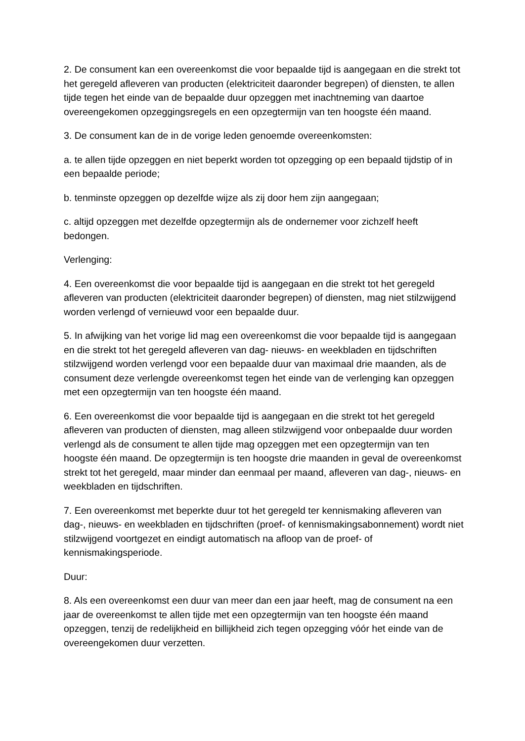2. De consument kan een overeenkomst die voor bepaalde tijd is aangegaan en die strekt tot het geregeld afleveren van producten (elektriciteit daaronder begrepen) of diensten, te allen tijde tegen het einde van de bepaalde duur opzeggen met inachtneming van daartoe overeengekomen opzeggingsregels en een opzegtermijn van ten hoogste één maand.
3. De consument kan de in de vorige leden genoemde overeenkomsten:
a. te allen tijde opzeggen en niet beperkt worden tot opzegging op een bepaald tijdstip of in een bepaalde periode;
b. tenminste opzeggen op dezelfde wijze als zij door hem zijn aangegaan;
c. altijd opzeggen met dezelfde opzegtermijn als de ondernemer voor zichzelf heeft bedongen.
Verlenging:
4. Een overeenkomst die voor bepaalde tijd is aangegaan en die strekt tot het geregeld afleveren van producten (elektriciteit daaronder begrepen) of diensten, mag niet stilzwijgend worden verlengd of vernieuwd voor een bepaalde duur.
5. In afwijking van het vorige lid mag een overeenkomst die voor bepaalde tijd is aangegaan en die strekt tot het geregeld afleveren van dag- nieuws- en weekbladen en tijdschriften stilzwijgend worden verlengd voor een bepaalde duur van maximaal drie maanden, als de consument deze verlengde overeenkomst tegen het einde van de verlenging kan opzeggen met een opzegtermijn van ten hoogste één maand.
6. Een overeenkomst die voor bepaalde tijd is aangegaan en die strekt tot het geregeld afleveren van producten of diensten, mag alleen stilzwijgend voor onbepaalde duur worden verlengd als de consument te allen tijde mag opzeggen met een opzegtermijn van ten hoogste één maand. De opzegtermijn is ten hoogste drie maanden in geval de overeenkomst strekt tot het geregeld, maar minder dan eenmaal per maand, afleveren van dag-, nieuws- en weekbladen en tijdschriften.
7. Een overeenkomst met beperkte duur tot het geregeld ter kennismaking afleveren van dag-, nieuws- en weekbladen en tijdschriften (proef- of kennismakingsabonnement) wordt niet stilzwijgend voortgezet en eindigt automatisch na afloop van de proef- of kennismakingsperiode.
Duur:
8. Als een overeenkomst een duur van meer dan een jaar heeft, mag de consument na een jaar de overeenkomst te allen tijde met een opzegtermijn van ten hoogste één maand opzeggen, tenzij de redelijkheid en billijkheid zich tegen opzegging vóór het einde van de overeengekomen duur verzetten.